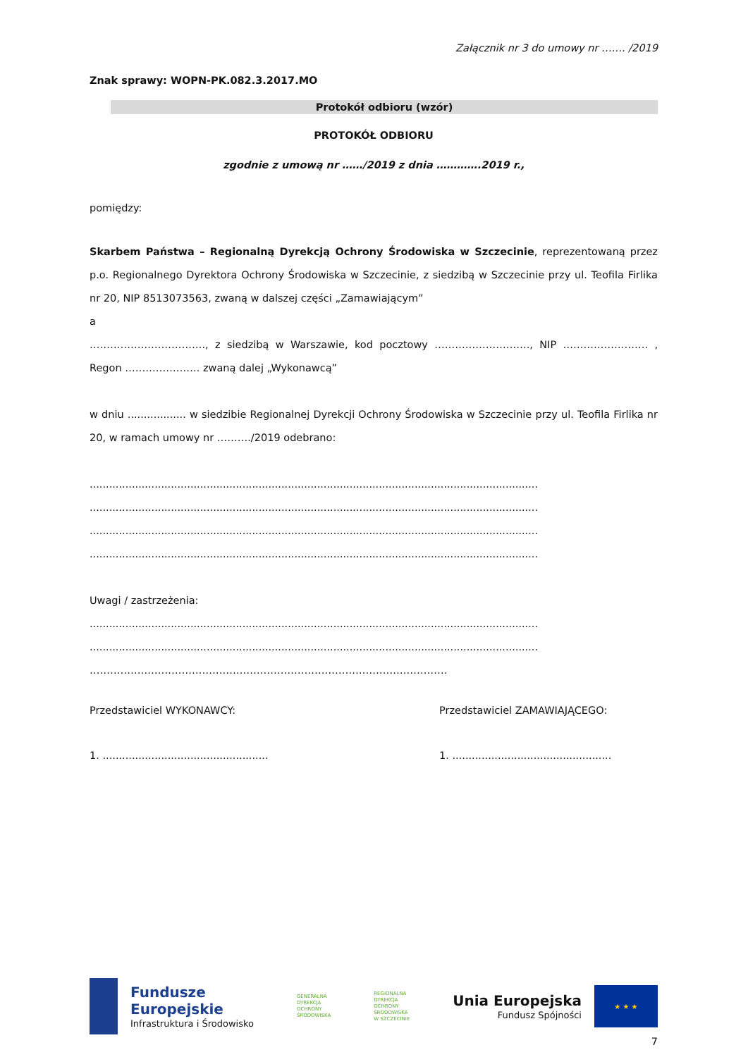Załącznik nr 3 do umowy nr ……. /2019
Znak sprawy: WOPN-PK.082.3.2017.MO
Protokół odbioru (wzór)
PROTOKÓŁ ODBIORU
zgodnie z umową nr ……/2019 z dnia ………….2019 r.,
pomiędzy:
Skarbem Państwa – Regionalną Dyrekcją Ochrony Środowiska w Szczecinie, reprezentowaną przez p.o. Regionalnego Dyrektora Ochrony Środowiska w Szczecinie, z siedzibą w Szczecinie przy ul. Teofila Firlika nr 20, NIP 8513073563, zwaną w dalszej części „Zamawiającym”
a
……………………………., z siedzibą w Warszawie, kod pocztowy ………………………., NIP ……………………. , Regon …………………. zwaną dalej „Wykonawcą”
w dniu .................. w siedzibie Regionalnej Dyrekcji Ochrony Środowiska w Szczecinie przy ul. Teofila Firlika nr 20, w ramach umowy nr ………./2019 odebrano:
..........................................................................................................................................
..........................................................................................................................................
..........................................................................................................................................
..........................................................................................................................................
Uwagi / zastrzeżenia:
..........................................................................................................................................
..........................................................................................................................................
……………………………………………………………………………………………
Przedstawiciel WYKONAWCY: Przedstawiciel ZAMAWIAJĄCEGO:
1. ...................................................
1. .................................................
Fundusze
Europejskie
Infrastruktura i Środowisko
GENERALNA
DYREKCJA
OCHRONY
ŚRODOWISKA
REGIONALNA
DYREKCJA
OCHRONY
ŚRODOWISKA
W SZCZECINIE
Unia Europejska
Fundusz Spójności
★ ★ ★
7